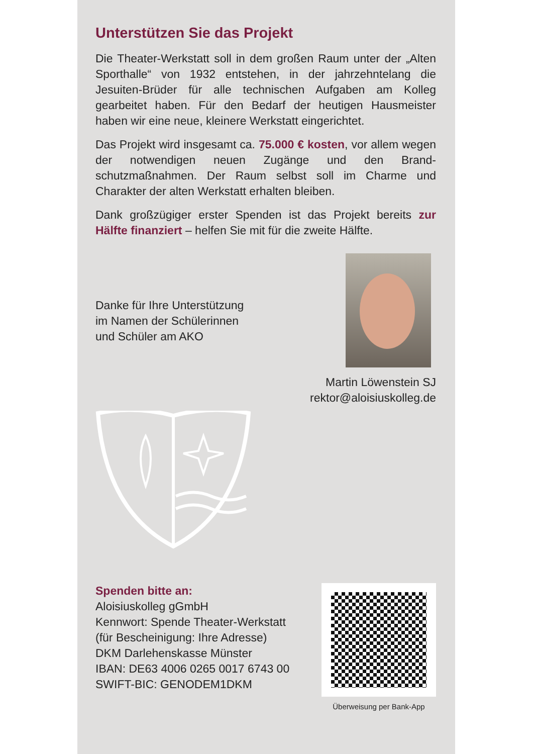Unterstützen Sie das Projekt
Die Theater-Werkstatt soll in dem großen Raum unter der „Alten Sporthalle“ von 1932 entstehen, in der jahrzehnte­lang die Jesuiten-Brüder für alle technischen Aufgaben am Kolleg gearbeitet haben. Für den Bedarf der heutigen Haus­meister haben wir eine neue, kleinere Werkstatt eingerich­tet.
Das Projekt wird insgesamt ca. 75.000 € kosten, vor allem wegen der notwendigen neuen Zugänge und den Brand­schutzmaßnahmen. Der Raum selbst soll im Charme und Charakter der alten Werkstatt erhalten bleiben.
Dank großzügiger erster Spenden ist das Projekt bereits zur Hälfte finanziert – helfen Sie mit für die zweite Hälfte.
Danke für Ihre Unterstützung
im Namen der Schülerinnen
und Schüler am AKO
Martin Löwenstein SJ
rektor@aloisiuskolleg.de
Spenden bitte an:
Aloisiuskolleg gGmbH
Kennwort: Spende Theater-Werkstatt
(für Bescheinigung: Ihre Adresse)
DKM Darlehenskasse Münster
IBAN: DE63 4006 0265 0017 6743 00
SWIFT-BIC: GENODEM1DKM
Überweisung per Bank-App